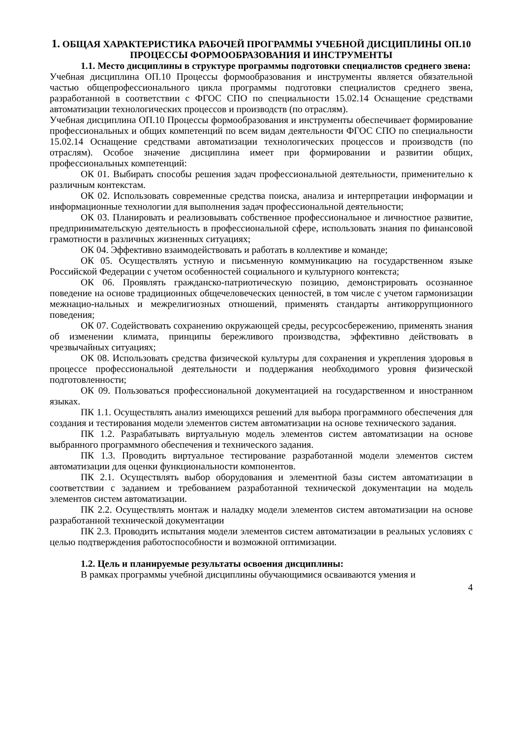1. ОБЩАЯ ХАРАКТЕРИСТИКА РАБОЧЕЙ ПРОГРАММЫ УЧЕБНОЙ ДИСЦИПЛИНЫ ОП.10 ПРОЦЕССЫ ФОРМООБРАЗОВАНИЯ И ИНСТРУМЕНТЫ
1.1. Место дисциплины в структуре программы подготовки специалистов среднего звена:
Учебная дисциплина ОП.10 Процессы формообразования и инструменты является обязательной частью общепрофессионального цикла программы подготовки специалистов среднего звена, разработанной в соответствии с ФГОС СПО по специальности 15.02.14 Оснащение средствами автоматизации технологических процессов и производств (по отраслям).
Учебная дисциплина ОП.10 Процессы формообразования и инструменты обеспечивает формирование профессиональных и общих компетенций по всем видам деятельности ФГОС СПО по специальности 15.02.14 Оснащение средствами автоматизации технологических процессов и производств (по отраслям). Особое значение дисциплина имеет при формировании и развитии общих, профессиональных компетенций:
ОК 01. Выбирать способы решения задач профессиональной деятельности, применительно к различным контекстам.
ОК 02. Использовать современные средства поиска, анализа и интерпретации информации и информационные технологии для выполнения задач профессиональной деятельности;
ОК 03. Планировать и реализовывать собственное профессиональное и личностное развитие, предпринимательскую деятельность в профессиональной сфере, использовать знания по финансовой грамотности в различных жизненных ситуациях;
ОК 04. Эффективно взаимодействовать и работать в коллективе и команде;
ОК 05. Осуществлять устную и письменную коммуникацию на государственном языке Российской Федерации с учетом особенностей социального и культурного контекста;
ОК 06. Проявлять гражданско-патриотическую позицию, демонстрировать осознанное поведение на основе традиционных общечеловеческих ценностей, в том числе с учетом гармонизации межнацио-нальных и межрелигиозных отношений, применять стандарты антикоррупционного поведения;
ОК 07. Содействовать сохранению окружающей среды, ресурсосбережению, применять знания об изменении климата, принципы бережливого производства, эффективно действовать в чрезвычайных ситуациях;
ОК 08. Использовать средства физической культуры для сохранения и укрепления здоровья в процессе профессиональной деятельности и поддержания необходимого уровня физической подготовленности;
ОК 09. Пользоваться профессиональной документацией на государственном и иностранном языках.
ПК 1.1. Осуществлять анализ имеющихся решений для выбора программного обеспечения для создания и тестирования модели элементов систем автоматизации на основе технического задания.
ПК 1.2. Разрабатывать виртуальную модель элементов систем автоматизации на основе выбранного программного обеспечения и технического задания.
ПК 1.3. Проводить виртуальное тестирование разработанной модели элементов систем автоматизации для оценки функциональности компонентов.
ПК 2.1. Осуществлять выбор оборудования и элементной базы систем автоматизации в соответствии с заданием и требованием разработанной технической документации на модель элементов систем автоматизации.
ПК 2.2. Осуществлять монтаж и наладку модели элементов систем автоматизации на основе разработанной технической документации
ПК 2.3. Проводить испытания модели элементов систем автоматизации в реальных условиях с целью подтверждения работоспособности и возможной оптимизации.
1.2. Цель и планируемые результаты освоения дисциплины:
В рамках программы учебной дисциплины обучающимися осваиваются умения и
4